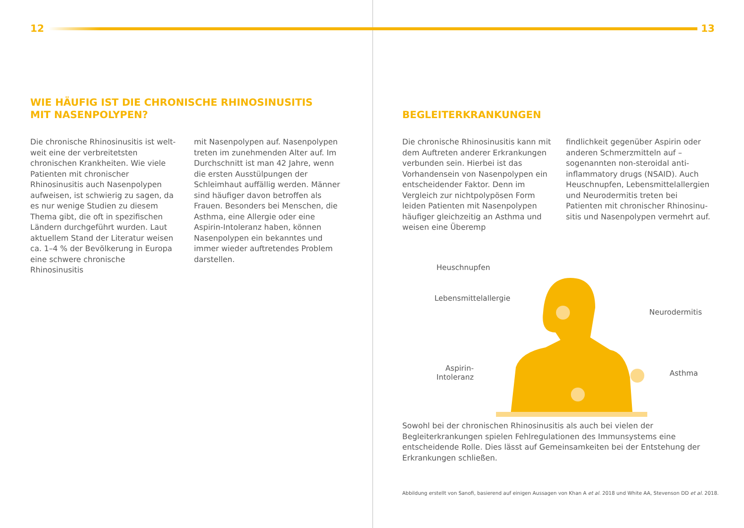12
WIE HÄUFIG IST DIE CHRONISCHE RHINOSINUSITIS
MIT NASENPOLYPEN?
Die chronische Rhinosinusitis ist welt­weit eine der verbreitetsten chronischen Krankheiten. Wie viele Patienten mit chronischer Rhinosinusitis auch Nasen­polypen aufweisen, ist schwierig zu sagen, da es nur wenige Studien zu die­sem Thema gibt, die oft in spezifischen Ländern durchgeführt wurden. Laut aktuellem Stand der Literatur weisen ca. 1–4 % der Bevölkerung in Europa eine schwere chronische Rhinosinusitis
mit Nasenpolypen auf. Nasenpolypen treten im zunehmenden Alter auf. Im Durchschnitt ist man 42 Jahre, wenn die ersten Ausstülpungen der Schleimhaut auffällig werden. Männer sind häufiger davon betroffen als Frauen. Besonders bei Menschen, die Asthma, eine Aller­gie oder eine Aspirin-Intoleranz haben, können Nasenpolypen ein bekanntes und immer wieder auftretendes Problem darstellen.
13
BEGLEITERKRANKUNGEN
Die chronische Rhinosinusitis kann mit dem Auftreten anderer Erkrankungen verbunden sein. Hierbei ist das Vorhan­densein von Nasenpolypen ein entschei­dender Faktor. Denn im Vergleich zur nichtpolypösen Form leiden Patienten mit Nasenpolypen häufiger gleichzeitig an Asthma und weisen eine Überemp­
findlichkeit gegenüber Aspirin oder an­deren Schmerzmitteln auf – sogenannten non-steroidal anti-inflammatory drugs (NSAID). Auch Heuschnupfen, Lebens­mittelallergien und Neurodermitis treten bei Patienten mit chronischer Rhinosinu­sitis und Nasenpolypen vermehrt auf.
Heuschnupfen
Lebensmittelallergie
Neurodermitis
Aspirin-
Intoleranz
Asthma
Sowohl bei der chronischen Rhinosinusitis als auch bei vielen der Begleiterkrankun­gen spielen Fehlregulationen des Immunsystems eine entscheidende Rolle. Dies lässt auf Gemeinsamkeiten bei der Entstehung der Erkrankungen schließen.
Abbildung erstellt von Sanofi, basierend auf einigen Aussagen von Khan A et al. 2018 und White AA, Stevenson DD et al. 2018.